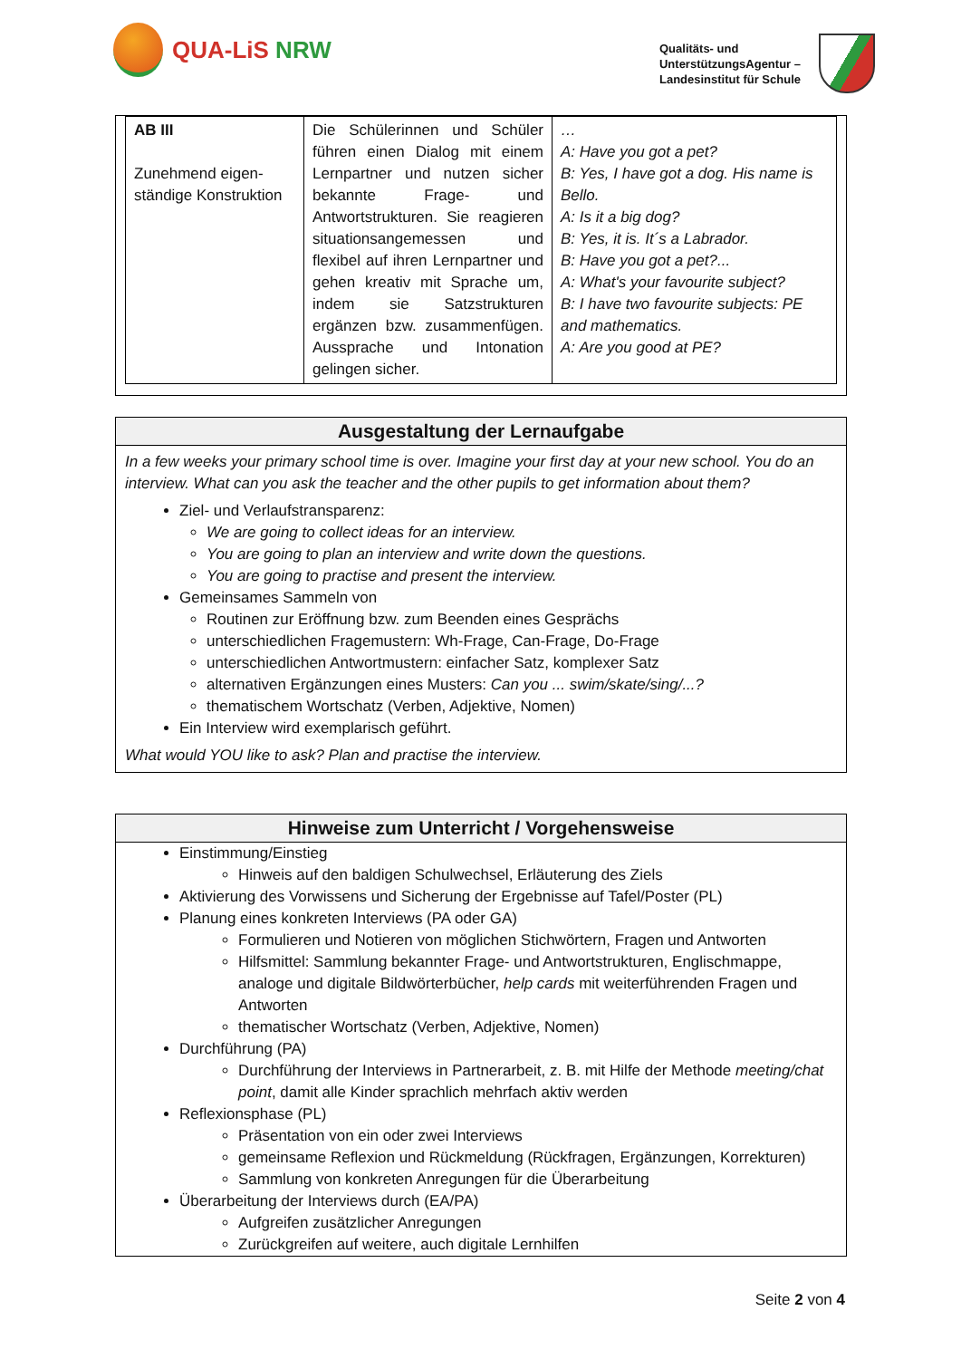QUA-LiS NRW
Qualitäts- und
UnterstützungsAgentur –
Landesinstitut für Schule
| AB III Zunehmend eigen- ständige Konstruktion | Die Schülerinnen und Schüler führen einen Dialog mit einem Lernpartner und nutzen sicher bekannte Frage- und Antwortstrukturen. Sie reagieren situationsangemessen und flexibel auf ihren Lernpartner und gehen kreativ mit Sprache um, indem sie Satzstrukturen ergänzen bzw. zusammenfügen. Aussprache und Intonation gelingen sicher. | … A: Have you got a pet? B: Yes, I have got a dog. His name is Bello. A: Is it a big dog? B: Yes, it is. It´s a Labrador. B: Have you got a pet?... A: What's your favourite subject? B: I have two favourite subjects: PE and mathematics. A: Are you good at PE? |
Ausgestaltung der Lernaufgabe
In a few weeks your primary school time is over. Imagine your first day at your new school. You do an interview. What can you ask the teacher and the other pupils to get information about them?
Ziel- und Verlaufstransparenz:
We are going to collect ideas for an interview.
You are going to plan an interview and write down the questions.
You are going to practise and present the interview.
Gemeinsames Sammeln von
Routinen zur Eröffnung bzw. zum Beenden eines Gesprächs
unterschiedlichen Fragemustern: Wh-Frage, Can-Frage, Do-Frage
unterschiedlichen Antwortmustern: einfacher Satz, komplexer Satz
alternativen Ergänzungen eines Musters: Can you ... swim/skate/sing/...?
thematischem Wortschatz (Verben, Adjektive, Nomen)
Ein Interview wird exemplarisch geführt.
What would YOU like to ask? Plan and practise the interview.
Hinweise zum Unterricht / Vorgehensweise
Einstimmung/Einstieg
Hinweis auf den baldigen Schulwechsel, Erläuterung des Ziels
Aktivierung des Vorwissens und Sicherung der Ergebnisse auf Tafel/Poster (PL)
Planung eines konkreten Interviews (PA oder GA)
Formulieren und Notieren von möglichen Stichwörtern, Fragen und Antworten
Hilfsmittel: Sammlung bekannter Frage- und Antwortstrukturen, Englischmappe, analoge und digitale Bildwörterbücher, help cards mit weiterführenden Fragen und Antworten
thematischer Wortschatz (Verben, Adjektive, Nomen)
Durchführung (PA)
Durchführung der Interviews in Partnerarbeit, z. B. mit Hilfe der Methode meeting/chat point, damit alle Kinder sprachlich mehrfach aktiv werden
Reflexionsphase (PL)
Präsentation von ein oder zwei Interviews
gemeinsame Reflexion und Rückmeldung (Rückfragen, Ergänzungen, Korrekturen)
Sammlung von konkreten Anregungen für die Überarbeitung
Überarbeitung der Interviews durch (EA/PA)
Aufgreifen zusätzlicher Anregungen
Zurückgreifen auf weitere, auch digitale Lernhilfen
Seite 2 von 4